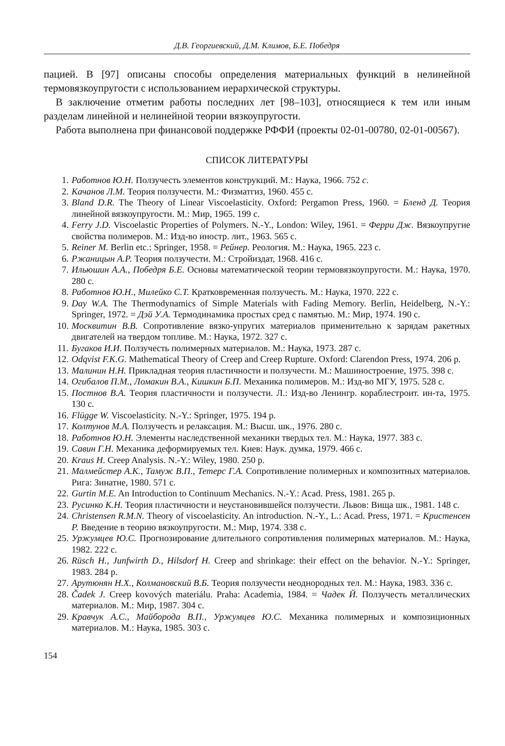Д.В. Георгиевский, Д.М. Климов, Б.Е. Победря
пацией. В [97] описаны способы определения материальных функций в нелинейной термовязкоупругости с использованием иерархической структуры.
В заключение отметим работы последних лет [98–103], относящиеся к тем или иным разделам линейной и нелинейной теории вязкоупругости.
Работа выполнена при финансовой поддержке РФФИ (проекты 02-01-00780, 02-01-00567).
СПИСОК ЛИТЕРАТУРЫ
1. Работнов Ю.Н. Ползучесть элементов конструкций. М.: Наука, 1966. 752 с.
2. Качанов Л.М. Теория ползучести. М.: Физматгиз, 1960. 455 с.
3. Bland D.R. The Theory of Linear Viscoelasticity. Oxford: Pergamon Press, 1960. = Бленд Д. Теория линейной вязкоупругости. М.: Мир, 1965. 199 с.
4. Ferry J.D. Viscoelastic Properties of Polymers. N.-Y., London: Wiley, 1961. = Ферри Дж. Вязкоупругие свойства полимеров. М.: Изд-во иностр. лит., 1963. 565 с.
5. Reiner M. Berlin etc.: Springer, 1958. = Рейнер. Реология. М.: Наука, 1965. 223 с.
6. Ржаницын А.Р. Теория ползучести. М.: Стройиздат, 1968. 416 с.
7. Ильюшин А.А., Победря Б.Е. Основы математической теории термовязкоупругости. М.: Наука, 1970. 280 с.
8. Работнов Ю.Н., Милейко С.Т. Кратковременная ползучесть. М.: Наука, 1970. 222 с.
9. Day W.A. The Thermodynamics of Simple Materials with Fading Memory. Berlin, Heidelberg, N.-Y.: Springer, 1972. = Дэй У.А. Термодинамика простых сред с памятью. М.: Мир, 1974. 190 с.
10. Москвитин В.В. Сопротивление вязко-упругих материалов применительно к зарядам ракетных двигателей на твердом топливе. М.: Наука, 1972. 327 с.
11. Бугаков И.И. Ползучесть полимерных материалов. М.: Наука, 1973. 287 с.
12. Odqvist F.K.G. Mathematical Theory of Creep and Creep Rupture. Oxford: Clarendon Press, 1974. 206 p.
13. Малинин Н.Н. Прикладная теория пластичности и ползучести. М.: Машиностроение, 1975. 398 с.
14. Огибалов П.М., Ломакин В.А., Кишкин Б.П. Механика полимеров. М.: Изд-во МГУ, 1975. 528 с.
15. Постнов В.А. Теория пластичности и ползучести. Л.: Изд-во Ленингр. кораблестроит. ин-та, 1975. 130 с.
16. Flügge W. Viscoelasticity. N.-Y.: Springer, 1975. 194 p.
17. Колтунов М.А. Ползучесть и релаксация. М.: Высш. шк., 1976. 280 с.
18. Работнов Ю.Н. Элементы наследственной механики твердых тел. М.: Наука, 1977. 383 с.
19. Савин Г.Н. Механика деформируемых тел. Киев: Наук. думка, 1979. 466 с.
20. Kraus H. Creep Analysis. N.-Y.: Wiley, 1980. 250 p.
21. Малмейстер А.К., Тамуж В.П., Тетерс Г.А. Сопротивление полимерных и композитных материалов. Рига: Зинатне, 1980. 571 с.
22. Gurtin M.E. An Introduction to Continuum Mechanics. N.-Y.: Acad. Press, 1981. 265 p.
23. Русинко К.Н. Теория пластичности и неустановившейся ползучести. Львов: Вища шк., 1981. 148 с.
24. Christensen R.M.N. Theory of viscoelasticity. An introduction. N.-Y., L.: Acad. Press, 1971. = Кристенсен Р. Введение в теорию вязкоупругости. М.: Мир, 1974. 338 с.
25. Уржумцев Ю.С. Прогнозирование длительного сопротивления полимерных материалов. М.: Наука, 1982. 222 с.
26. Rüsch H., Junfwirth D., Hilsdorf H. Creep and shrinkage: their effect on the behavior. N.-Y.: Springer, 1983. 284 p.
27. Арутюнян Н.Х., Колмановский В.Б. Теория ползучести неоднородных тел. М.: Наука, 1983. 336 с.
28. Čadek J. Creep kovových materiálu. Praha: Academia, 1984. = Чадек Й. Ползучесть металлических материалов. М.: Мир, 1987. 304 с.
29. Кравчук А.С., Майборода В.П., Уржумцев Ю.С. Механика полимерных и композиционных материалов. М.: Наука, 1985. 303 с.
154